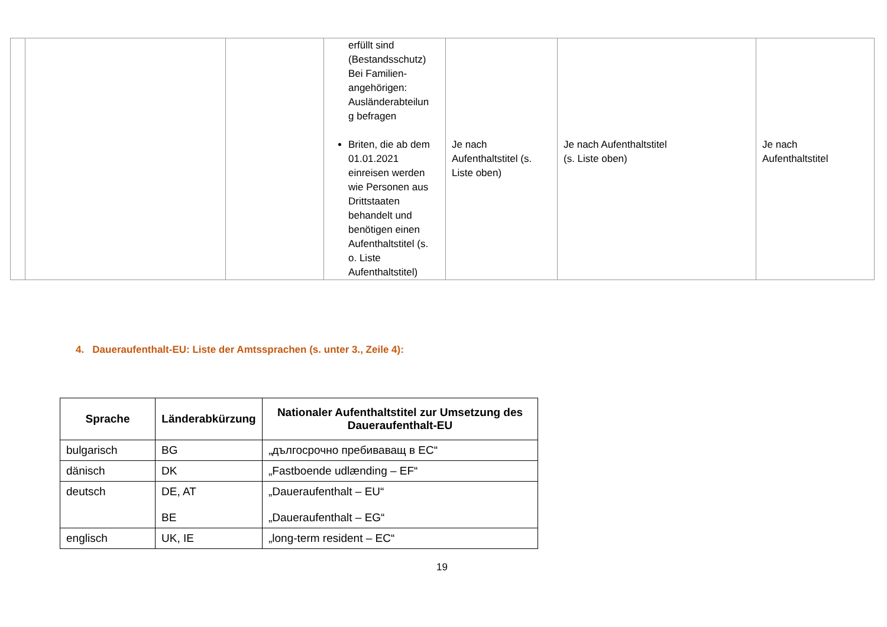| | | | erfüllt sind (Bestandsschutz) Bei Familien- angehörigen: Ausländerabteilun g befragen Briten, die ab dem 01.01.2021 einreisen werden wie Personen aus Drittstaaten behandelt und benötigen einen Aufenthaltstitel (s. o. Liste Aufenthaltstitel) | Je nach Aufenthaltstitel (s. Liste oben) | Je nach Aufenthaltstitel (s. Liste oben) | Je nach Aufenthaltstitel |
4. Daueraufenthalt-EU: Liste der Amtssprachen (s. unter 3., Zeile 4):
| Sprache | Länderabkürzung | Nationaler Aufenthaltstitel zur Umsetzung des Daueraufenthalt-EU |
| --- | --- | --- |
| bulgarisch | BG | „дългосрочно пребиваващ в ЕС“ |
| dänisch | DK | „Fastboende udlænding – EF“ |
| deutsch | DE, AT BE | „Daueraufenthalt – EU“ „Daueraufenthalt – EG“ |
| englisch | UK, IE | „long-term resident – EC“ |
19